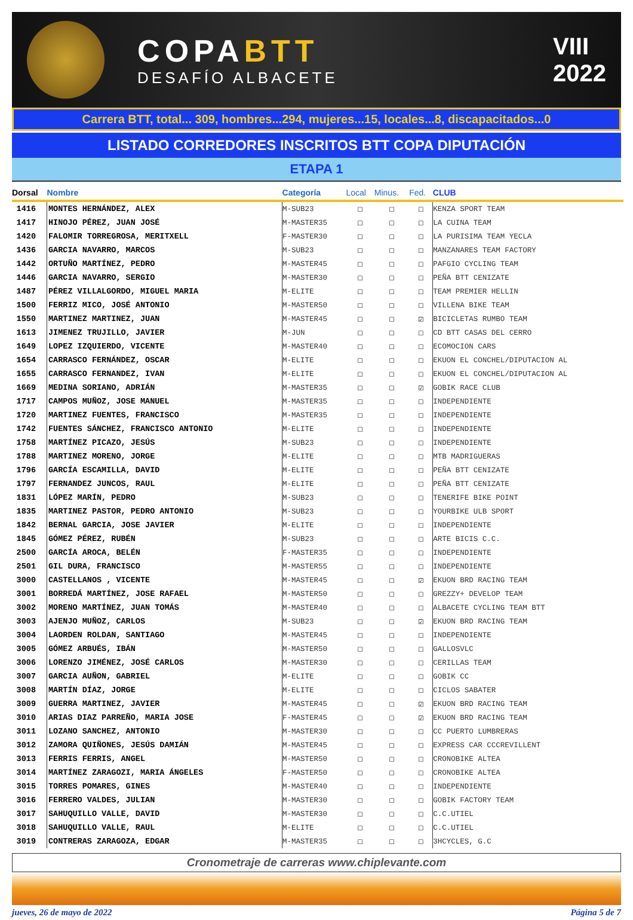COPABTT
DESAFÍO ALBACETE
VIII
2022
Carrera BTT, total... 309, hombres...294, mujeres...15, locales...8, discapacitados...0
LISTADO CORREDORES INSCRITOS BTT COPA DIPUTACIÓN
ETAPA 1
| Dorsal | Nombre | Categoría | Local | Minus. | Fed. | CLUB |
| --- | --- | --- | --- | --- | --- | --- |
| 1416 | MONTES HERNÁNDEZ, ALEX | M-SUB23 | ☐ | ☐ | ☐ | KENZA SPORT TEAM |
| 1417 | HINOJO PÉREZ, JUAN JOSÉ | M-MASTER35 | ☐ | ☐ | ☐ | LA CUINA TEAM |
| 1420 | FALOMIR TORREGROSA, MERITXELL | F-MASTER30 | ☐ | ☐ | ☐ | LA PURISIMA TEAM YECLA |
| 1436 | GARCIA NAVARRO, MARCOS | M-SUB23 | ☐ | ☐ | ☐ | MANZANARES TEAM FACTORY |
| 1442 | ORTUÑO MARTÍNEZ, PEDRO | M-MASTER45 | ☐ | ☐ | ☐ | PAFGIO CYCLING TEAM |
| 1446 | GARCIA NAVARRO, SERGIO | M-MASTER30 | ☐ | ☐ | ☐ | PEÑA BTT CENIZATE |
| 1487 | PÉREZ VILLALGORDO, MIGUEL MARIA | M-ELITE | ☐ | ☐ | ☐ | TEAM PREMIER HELLIN |
| 1500 | FERRIZ MICO, JOSÉ ANTONIO | M-MASTER50 | ☐ | ☐ | ☐ | VILLENA BIKE TEAM |
| 1550 | MARTINEZ MARTINEZ, JUAN | M-MASTER45 | ☐ | ☐ | ☑ | BICICLETAS RUMBO TEAM |
| 1613 | JIMENEZ TRUJILLO, JAVIER | M-JUN | ☐ | ☐ | ☐ | CD BTT CASAS DEL CERRO |
| 1649 | LOPEZ IZQUIERDO, VICENTE | M-MASTER40 | ☐ | ☐ | ☐ | ECOMOCION CARS |
| 1654 | CARRASCO FERNÁNDEZ, OSCAR | M-ELITE | ☐ | ☐ | ☐ | EKUON EL CONCHEL/DIPUTACION AL |
| 1655 | CARRASCO FERNANDEZ, IVAN | M-ELITE | ☐ | ☐ | ☐ | EKUON EL CONCHEL/DIPUTACION AL |
| 1669 | MEDINA SORIANO, ADRIÁN | M-MASTER35 | ☐ | ☐ | ☑ | GOBIK RACE CLUB |
| 1717 | CAMPOS MUÑOZ, JOSE MANUEL | M-MASTER35 | ☐ | ☐ | ☐ | INDEPENDIENTE |
| 1720 | MARTINEZ FUENTES, FRANCISCO | M-MASTER35 | ☐ | ☐ | ☐ | INDEPENDIENTE |
| 1742 | FUENTES SÁNCHEZ, FRANCISCO ANTONIO | M-ELITE | ☐ | ☐ | ☐ | INDEPENDIENTE |
| 1758 | MARTÍNEZ PICAZO, JESÚS | M-SUB23 | ☐ | ☐ | ☐ | INDEPENDIENTE |
| 1788 | MARTINEZ MORENO, JORGE | M-ELITE | ☐ | ☐ | ☐ | MTB MADRIGUERAS |
| 1796 | GARCÍA ESCAMILLA, DAVID | M-ELITE | ☐ | ☐ | ☐ | PEÑA BTT CENIZATE |
| 1797 | FERNANDEZ JUNCOS, RAUL | M-ELITE | ☐ | ☐ | ☐ | PEÑA BTT CENIZATE |
| 1831 | LÓPEZ MARÍN, PEDRO | M-SUB23 | ☐ | ☐ | ☐ | TENERIFE BIKE POINT |
| 1835 | MARTINEZ PASTOR, PEDRO ANTONIO | M-SUB23 | ☐ | ☐ | ☐ | YOURBIKE ULB SPORT |
| 1842 | BERNAL GARCIA, JOSE JAVIER | M-ELITE | ☐ | ☐ | ☐ | INDEPENDIENTE |
| 1845 | GÓMEZ PÉREZ, RUBÉN | M-SUB23 | ☐ | ☐ | ☐ | ARTE BICIS C.C. |
| 2500 | GARCÍA AROCA, BELÉN | F-MASTER35 | ☐ | ☐ | ☐ | INDEPENDIENTE |
| 2501 | GIL DURA, FRANCISCO | M-MASTER55 | ☐ | ☐ | ☐ | INDEPENDIENTE |
| 3000 | CASTELLANOS , VICENTE | M-MASTER45 | ☐ | ☐ | ☑ | EKUON BRD RACING TEAM |
| 3001 | BORREDÁ MARTÍNEZ, JOSE RAFAEL | M-MASTER50 | ☐ | ☐ | ☐ | GREZZY+ DEVELOP TEAM |
| 3002 | MORENO MARTÍNEZ, JUAN TOMÁS | M-MASTER40 | ☐ | ☐ | ☐ | ALBACETE CYCLING TEAM BTT |
| 3003 | AJENJO MUÑOZ, CARLOS | M-SUB23 | ☐ | ☐ | ☑ | EKUON BRD RACING TEAM |
| 3004 | LAORDEN ROLDAN, SANTIAGO | M-MASTER45 | ☐ | ☐ | ☐ | INDEPENDIENTE |
| 3005 | GÓMEZ ARBUÉS, IBÁN | M-MASTER50 | ☐ | ☐ | ☐ | GALLOSVLC |
| 3006 | LORENZO JIMÉNEZ, JOSÉ CARLOS | M-MASTER30 | ☐ | ☐ | ☐ | CERILLAS TEAM |
| 3007 | GARCIA AUÑON, GABRIEL | M-ELITE | ☐ | ☐ | ☐ | GOBIK CC |
| 3008 | MARTÍN DÍAZ, JORGE | M-ELITE | ☐ | ☐ | ☐ | CICLOS SABATER |
| 3009 | GUERRA MARTINEZ, JAVIER | M-MASTER45 | ☐ | ☐ | ☑ | EKUON BRD RACING TEAM |
| 3010 | ARIAS DIAZ PARREÑO, MARIA JOSE | F-MASTER45 | ☐ | ☐ | ☑ | EKUON BRD RACING TEAM |
| 3011 | LOZANO SANCHEZ, ANTONIO | M-MASTER30 | ☐ | ☐ | ☐ | CC PUERTO LUMBRERAS |
| 3012 | ZAMORA QUIÑONES, JESÚS DAMIÁN | M-MASTER45 | ☐ | ☐ | ☐ | EXPRESS CAR CCCREVILLENT |
| 3013 | FERRIS FERRIS, ANGEL | M-MASTER50 | ☐ | ☐ | ☐ | CRONOBIKE ALTEA |
| 3014 | MARTÍNEZ ZARAGOZI, MARIA ÁNGELES | F-MASTER50 | ☐ | ☐ | ☐ | CRONOBIKE ALTEA |
| 3015 | TORRES POMARES, GINES | M-MASTER40 | ☐ | ☐ | ☐ | INDEPENDIENTE |
| 3016 | FERRERO VALDES, JULIAN | M-MASTER30 | ☐ | ☐ | ☐ | GOBIK FACTORY TEAM |
| 3017 | SAHUQUILLO VALLE, DAVID | M-MASTER30 | ☐ | ☐ | ☐ | C.C.UTIEL |
| 3018 | SAHUQUILLO VALLE, RAUL | M-ELITE | ☐ | ☐ | ☐ | C.C.UTIEL |
| 3019 | CONTRERAS ZARAGOZA, EDGAR | M-MASTER35 | ☐ | ☐ | ☐ | 3HCYCLES, G.C |
Cronometraje de carreras www.chiplevante.com
jueves, 26 de mayo de 2022 Página 5 de 7